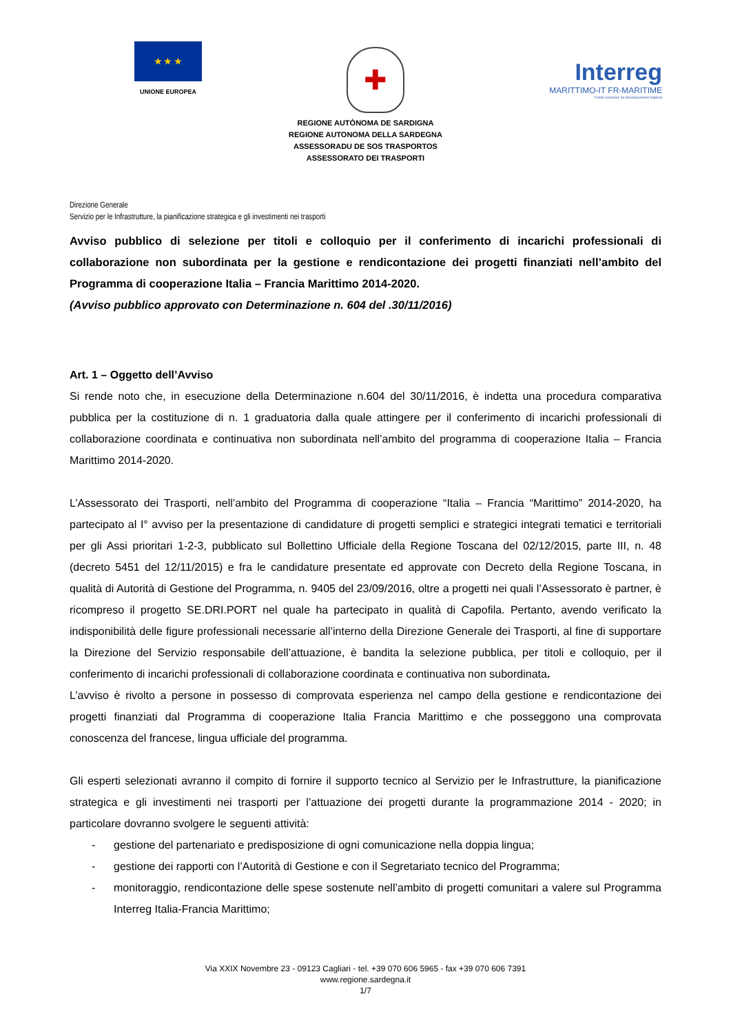★ ★ ★
UNIONE EUROPEA
✚
Interreg
MARITTIMO-IT FR-MARITIME
Fonds européen de développement régional
REGIONE AUTÒNOMA DE SARDIGNA
REGIONE AUTONOMA DELLA SARDEGNA
ASSESSORADU DE SOS TRASPORTOS
ASSESSORATO DEI TRASPORTI
Direzione Generale
Servizio per le Infrastrutture, la pianificazione strategica e gli investimenti nei trasporti
Avviso pubblico di selezione per titoli e colloquio per il conferimento di incarichi professionali di collaborazione non subordinata per la gestione e rendicontazione dei progetti finanziati nell’ambito del Programma di cooperazione Italia – Francia Marittimo 2014-2020.
(Avviso pubblico approvato con Determinazione n. 604 del .30/11/2016)
Art. 1 – Oggetto dell’Avviso
Si rende noto che, in esecuzione della Determinazione n.604 del 30/11/2016, è indetta una procedura comparativa pubblica per la costituzione di n. 1 graduatoria dalla quale attingere per il conferimento di incarichi professionali di collaborazione coordinata e continuativa non subordinata nell’ambito del programma di cooperazione Italia – Francia Marittimo 2014-2020.
L’Assessorato dei Trasporti, nell’ambito del Programma di cooperazione “Italia – Francia “Marittimo” 2014-2020, ha partecipato al I° avviso per la presentazione di candidature di progetti semplici e strategici integrati tematici e territoriali per gli Assi prioritari 1-2-3, pubblicato sul Bollettino Ufficiale della Regione Toscana del 02/12/2015, parte III, n. 48 (decreto 5451 del 12/11/2015) e fra le candidature presentate ed approvate con Decreto della Regione Toscana, in qualità di Autorità di Gestione del Programma, n. 9405 del 23/09/2016, oltre a progetti nei quali l’Assessorato è partner, è ricompreso il progetto SE.DRI.PORT nel quale ha partecipato in qualità di Capofila. Pertanto, avendo verificato la indisponibilità delle figure professionali necessarie all’interno della Direzione Generale dei Trasporti, al fine di supportare la Direzione del Servizio responsabile dell’attuazione, è bandita la selezione pubblica, per titoli e colloquio, per il conferimento di incarichi professionali di collaborazione coordinata e continuativa non subordinata.
L’avviso è rivolto a persone in possesso di comprovata esperienza nel campo della gestione e rendicontazione dei progetti finanziati dal Programma di cooperazione Italia Francia Marittimo e che posseggono una comprovata conoscenza del francese, lingua ufficiale del programma.
Gli esperti selezionati avranno il compito di fornire il supporto tecnico al Servizio per le Infrastrutture, la pianificazione strategica e gli investimenti nei trasporti per l’attuazione dei progetti durante la programmazione 2014 - 2020; in particolare dovranno svolgere le seguenti attività:
- gestione del partenariato e predisposizione di ogni comunicazione nella doppia lingua;
- gestione dei rapporti con l’Autorità di Gestione e con il Segretariato tecnico del Programma;
- monitoraggio, rendicontazione delle spese sostenute nell’ambito di progetti comunitari a valere sul Programma Interreg Italia-Francia Marittimo;
Via XXIX Novembre 23 - 09123 Cagliari - tel. +39 070 606 5965 - fax +39 070 606 7391
www.regione.sardegna.it
1/7